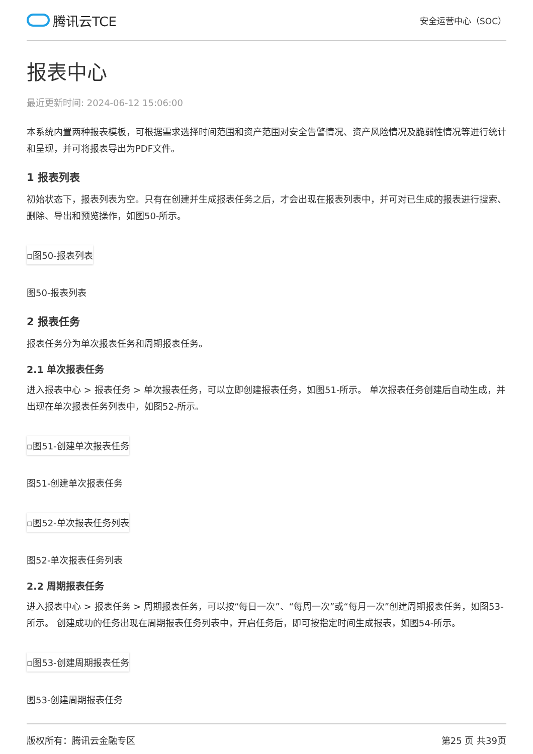腾讯云TCE
安全运营中心（SOC）
报表中心
最近更新时间: 2024-06-12 15:06:00
本系统内置两种报表模板，可根据需求选择时间范围和资产范围对安全告警情况、资产风险情况及脆弱性情况等进行统计和呈现，并可将报表导出为PDF文件。
1 报表列表
初始状态下，报表列表为空。只有在创建并生成报表任务之后，才会出现在报表列表中，并可对已生成的报表进行搜索、删除、导出和预览操作，如图50-所示。
▫图50-报表列表
图50-报表列表
2 报表任务
报表任务分为单次报表任务和周期报表任务。
2.1 单次报表任务
进入报表中心 > 报表任务 > 单次报表任务，可以立即创建报表任务，如图51-所示。 单次报表任务创建后自动生成，并出现在单次报表任务列表中，如图52-所示。
▫图51-创建单次报表任务
图51-创建单次报表任务
▫图52-单次报表任务列表
图52-单次报表任务列表
2.2 周期报表任务
进入报表中心 > 报表任务 > 周期报表任务，可以按“每日一次”、“每周一次”或“每月一次”创建周期报表任务，如图53-所示。 创建成功的任务出现在周期报表任务列表中，开启任务后，即可按指定时间生成报表，如图54-所示。
▫图53-创建周期报表任务
图53-创建周期报表任务
版权所有：腾讯云金融专区 第25 页 共39页